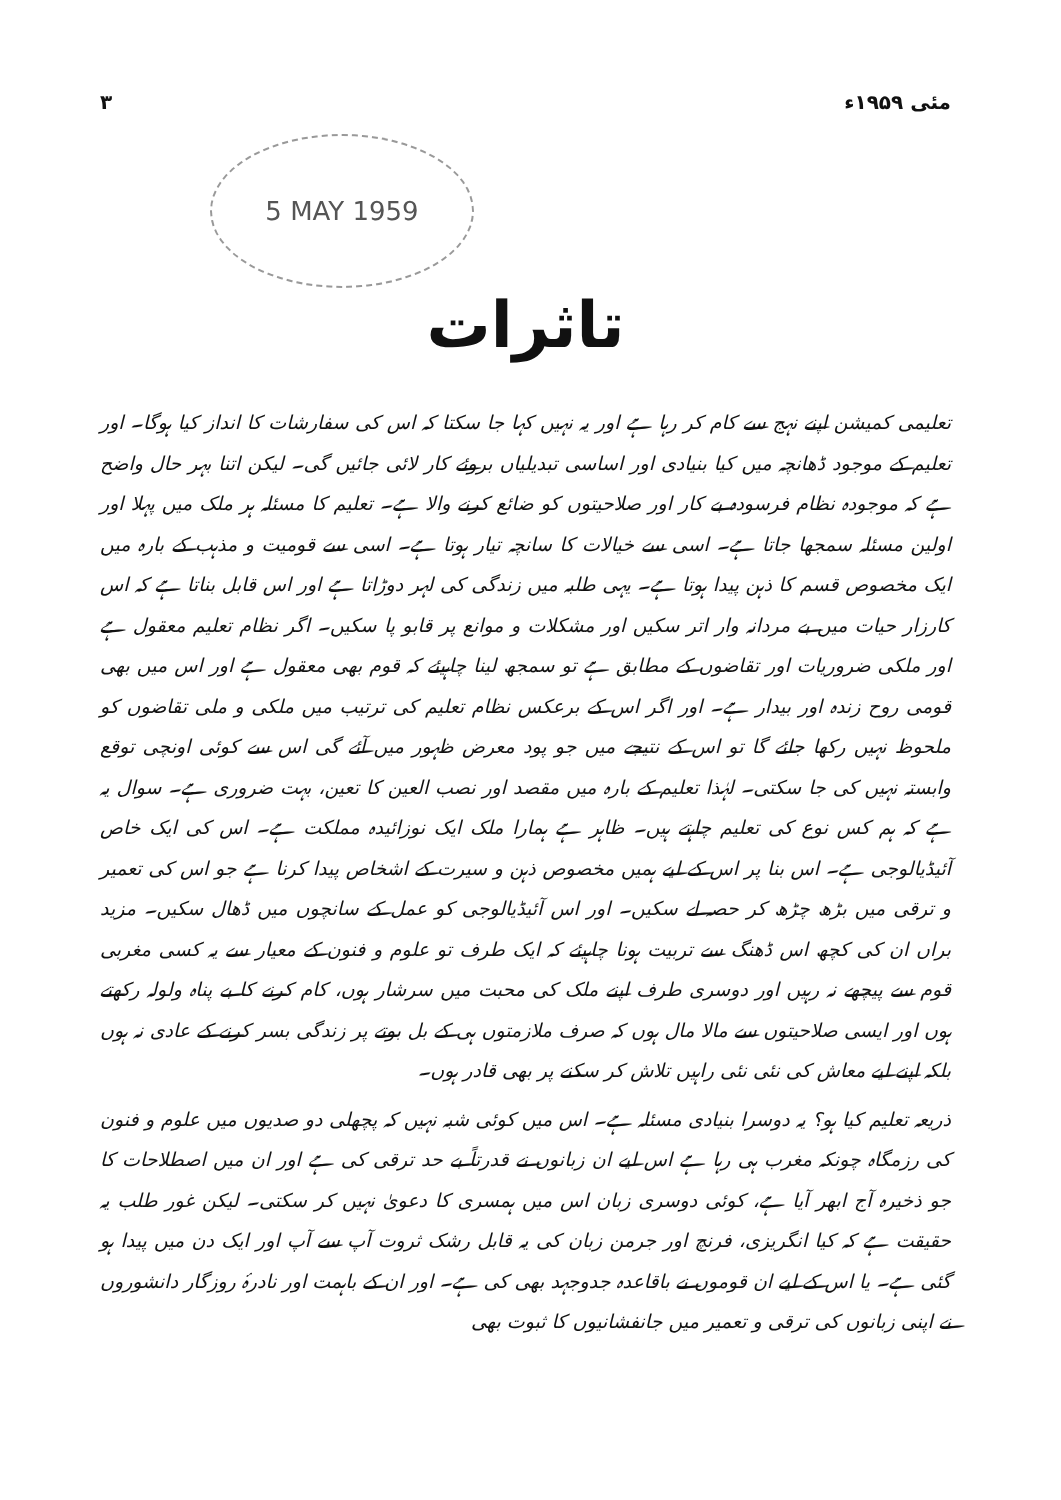مئی ۱۹۵۹ء ۳
5 MAY 1959
تاثرات
تعلیمی کمیشن اپنے نہج سے کام کر رہا ہے اور یہ نہیں کہا جا سکتا کہ اس کی سفارشات کا انداز کیا ہوگا۔ اور تعلیم کے موجود ڈھانچہ میں کیا بنیادی اور اساسی تبدیلیاں بروئے کار لائی جائیں گی۔ لیکن اتنا بہر حال واضح ہے کہ موجودہ نظام فرسودہ بے کار اور صلاحیتوں کو ضائع کرنے والا ہے۔ تعلیم کا مسئلہ ہر ملک میں پہلا اور اولین مسئلہ سمجھا جاتا ہے۔ اسی سے خیالات کا سانچہ تیار ہوتا ہے۔ اسی سے قومیت و مذہب کے بارہ میں ایک مخصوص قسم کا ذہن پیدا ہوتا ہے۔ یہی طلبہ میں زندگی کی لہر دوڑاتا ہے اور اس قابل بناتا ہے کہ اس کارزار حیات میں بے مردانہ وار اتر سکیں اور مشکلات و موانع پر قابو پا سکیں۔ اگر نظام تعلیم معقول ہے اور ملکی ضروریات اور تقاضوں کے مطابق ہے تو سمجھ لینا چاہیئے کہ قوم بھی معقول ہے اور اس میں بھی قومی روح زندہ اور بیدار ہے۔ اور اگر اس کے برعکس نظام تعلیم کی ترتیب میں ملکی و ملی تقاضوں کو ملحوظ نہیں رکھا جائے گا تو اس کے نتیجے میں جو پود معرض ظہور میں آئے گی اس سے کوئی اونچی توقع وابستہ نہیں کی جا سکتی۔ لہٰذا تعلیم کے بارہ میں مقصد اور نصب العین کا تعین، بہت ضروری ہے۔ سوال یہ ہے کہ ہم کس نوع کی تعلیم چاہتے ہیں۔ ظاہر ہے ہمارا ملک ایک نوزائیدہ مملکت ہے۔ اس کی ایک خاص آئیڈیالوجی ہے۔ اس بنا پر اس کے لیے ہمیں مخصوص ذہن و سیرت کے اشخاص پیدا کرنا ہے جو اس کی تعمیر و ترقی میں بڑھ چڑھ کر حصہ لے سکیں۔ اور اس آئیڈیالوجی کو عمل کے سانچوں میں ڈھال سکیں۔ مزید براں ان کی کچھ اس ڈھنگ سے تربیت ہونا چاہیئے کہ ایک طرف تو علوم و فنون کے معیار سے یہ کسی مغربی قوم سے پیچھے نہ رہیں اور دوسری طرف اپنے ملک کی محبت میں سرشار ہوں، کام کرنے کا بے پناہ ولولہ رکھتے ہوں اور ایسی صلاحیتوں سے مالا مال ہوں کہ صرف ملازمتوں ہی کے بل بوتے پر زندگی بسر کرنے کے عادی نہ ہوں بلکہ اپنے لیے معاش کی نئی نئی راہیں تلاش کر سکنے پر بھی قادر ہوں۔
ذریعہ تعلیم کیا ہو؟ یہ دوسرا بنیادی مسئلہ ہے۔ اس میں کوئی شبہ نہیں کہ پچھلی دو صدیوں میں علوم و فنون کی رزمگاہ چونکہ مغرب ہی رہا ہے اس لیے ان زبانوں نے قدرتاً بے حد ترقی کی ہے اور ان میں اصطلاحات کا جو ذخیرہ آج ابھر آیا ہے، کوئی دوسری زبان اس میں ہمسری کا دعویٰ نہیں کر سکتی۔ لیکن غور طلب یہ حقیقت ہے کہ کیا انگریزی، فرنچ اور جرمن زبان کی یہ قابل رشک ثروت آپ سے آپ اور ایک دن میں پیدا ہو گئی ہے۔ یا اس کے لیے ان قوموں نے باقاعدہ جدوجہد بھی کی ہے۔ اور ان کے باہمت اور نادرۂ روزگار دانشوروں نے اپنی زبانوں کی ترقی و تعمیر میں جانفشانیوں کا ثبوت بھی